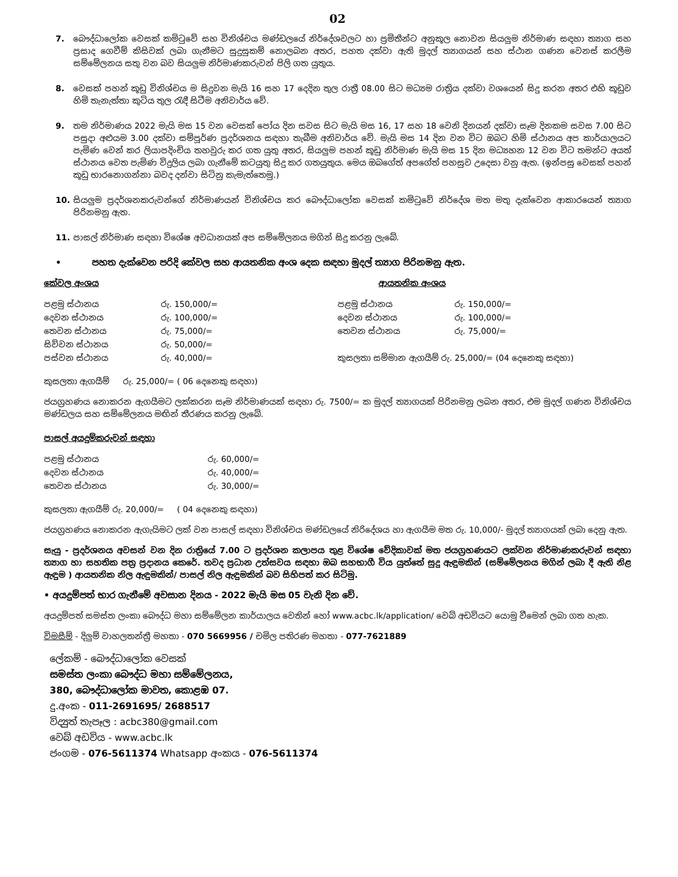02
7. බෞද්ධාලෝක වෙසක් කමිටුවේ සහ විනිශ්චය මණ්ඩලයේ නිර්දේශවලට හා ප්‍රමිතීන්ට අනුකූල නොවන සියලුම නිර්මාණ සඳහා ත්‍යාග සහ ප්‍රසාද ගෙවීම් කිසිවක් ලබා ගැනීමට සුදුසුකම් නොලබන අතර, පහත දක්වා ඇති මුදල් ත්‍යාගයන් සහ ස්ථාන ගණන වෙනස් කරලීම සම්මේලනය සතු වන බව සියලුම නිර්මාණකරුවන් පිලි ගත යුතුය.
8. වෙසක් පහන් කූඩු විනිශ්චය ම සිදුවන මැයි 16 සහ 17 දෙදින තුල රාත්‍රී 08.00 සිට මධ්‍යම රාත්‍රිය දක්වා වශයෙන් සිදු කරන අතර එහි කූඩුව හිමි තැනැත්තා කුටිය තුල රැඳී සිටීම අනිවාර්ය වේ.
9. තම නිර්මාණය 2022 මැයි මස 15 වන වෙසක් පෝය දින සවස සිට මැයි මස 16, 17 සහ 18 වෙනි දිනයන් දක්වා සෑම දිනකම සවස 7.00 සිට පසුදා අළුයම 3.00 දක්වා සම්පූර්ණ ප්‍රදර්ශනය සඳහා තැබීම අනිවාර්ය වේ. මැයි මස 14 දින වන විට ඔබට හිමි ස්ථානය අප කාර්යාලයට පැමිණ වෙන් කර ලියාපදිංචිය තහවුරු කර ගත යුතු අතර, සියලුම පහන් කූඩු නිර්මාණ මැයි මස 15 දින මධ්‍යහන 12 වන විට තමන්ට අයත් ස්ථානය වෙත පැමිණ විදුලිය ලබා ගැනීමේ කටයුතු සිදු කර ගතයුතුය. මෙය ඔබගේත් අපගේත් පහසුව උදෙසා වනු ඇත. (ඉන්පසු වෙසක් පහන් කූඩු භාරනොගන්නා බවද දන්වා සිටිනු කැමැත්තෙමු.)
10. සියලුම ප්‍රදර්ශනකරුවන්ගේ නිර්මාණයන් විනිශ්චය කර බෞද්ධාලෝක වෙසක් කමිටුවේ නිර්දේශ මත මතු දැක්වෙන ආකාරයෙන් ත්‍යාග පිරිනමනු ඇත.
11. පාසල් නිර්මාණ සඳහා විශේෂ අවධානයක් අප සම්මේලනය මගින් සිදු කරනු ලැබේ.
• පහත දැක්වෙන පරිදි කේවල සහ ආයතනික අංශ දෙක සඳහා මුදල් ත්‍යාග පිරිනමනු ඇත.
කේවල අංශය
| පළමු ස්ථානය | රු. 150,000/= |
| දෙවන ස්ථානය | රු. 100,000/= |
| තෙවන ස්ථානය | රු. 75,000/= |
| සිව්වන ස්ථානය | රු. 50,000/= |
| පස්වන ස්ථානය | රු. 40,000/= |
ආයතනික අංශය
| පළමු ස්ථානය | රු. 150,000/= |
| දෙවන ස්ථානය | රු. 100,000/= |
| තෙවන ස්ථානය | රු. 75,000/= |
| කුසලතා සම්මාන ඇගයීම් රු. 25,000/= (04 දෙනෙකු සඳහා) | |
කුසලතා ඇගයීම් රු. 25,000/= ( 06 දෙනෙකු සඳහා)
ජයග්‍රහණය නොකරන ඇගයීමට ලක්කරන සෑම නිර්මාණයක් සඳහා රු. 7500/= ක මුදල් ත්‍යාගයක් පිරිනමනු ලබන අතර, එම මුදල් ගණන විනිශ්චය මණ්ඩලය සහ සම්මේලනය මඟින් තීරණය කරනු ලැබේ.
පාසල් අයදුම්කරුවන් සඳහා
| පළමු ස්ථානය | රු. 60,000/= |
| දෙවන ස්ථානය | රු. 40,000/= |
| තෙවන ස්ථානය | රු. 30,000/= |
කුසලතා ඇගයීම් රු. 20,000/= ( 04 දෙනෙකු සඳහා)
ජයග්‍රහණය නොකරන ඇගැයිමට ලක් වන පාසල් සඳහා විනිශ්චය මණ්ඩලයේ නිරිදේශය හා ඇගයීම මත රු. 10,000/- මුදල් ත්‍යාගයක් ලබා දෙනු ඇත.
සැයු - ප්‍රදර්ශනය අවසන් වන දින රාත්‍රියේ 7.00 ට ප්‍රදර්ශන කලාපය තුළ විශේෂ වේදිකාවක් මත ජයග්‍රහණයට ලක්වන නිර්මාණකරුවන් සඳහා ත්‍යාග හා සහතික පත්‍ර ප්‍රදානය කෙරේ. තවද ප්‍රධාන උත්සවය සඳහා ඔබ සහභාගී විය යුත්තේ සුදු ඇඳුමකින් (සම්මේලනය මගින් ලබා දී ඇති නිළ ඇඳුම ) ආයතනික නිල ඇඳුමකින්/ පාසල් නිල ඇඳුමකින් බව සිහිපත් කර සිටිමු.
• අයදුම්පත් භාර ගැනීමේ අවසාන දිනය - 2022 මැයි මස 05 වැනි දින වේ.
අයදුම්පත් සමස්ත ලංකා බෞද්ධ මහා සම්මේලන කාර්යාලය වෙතින් හෝ www.acbc.lk/application/ වෙබ් අඩවියට යොමු වීමෙන් ලබා ගත හැක.
විමසීම් - දිලුම් වාහලතන්ත්‍රී මහතා - 070 5669956 / චමිල පතිරණ මහතා - 077-7621889
ලේකම් - බෞද්ධාලෝක වෙසක්
සමස්ත ලංකා බෞද්ධ මහා සම්මේලනය,
380, බෞද්ධාලෝක මාවත, කොළඹ 07.
දු.අංක - 011-2691695/ 2688517
විද්‍යුත් තැපෑල : acbc380@gmail.com
වෙබ් අඩවිය - www.acbc.lk
ජංගම - 076-5611374 Whatsapp අංකය - 076-5611374